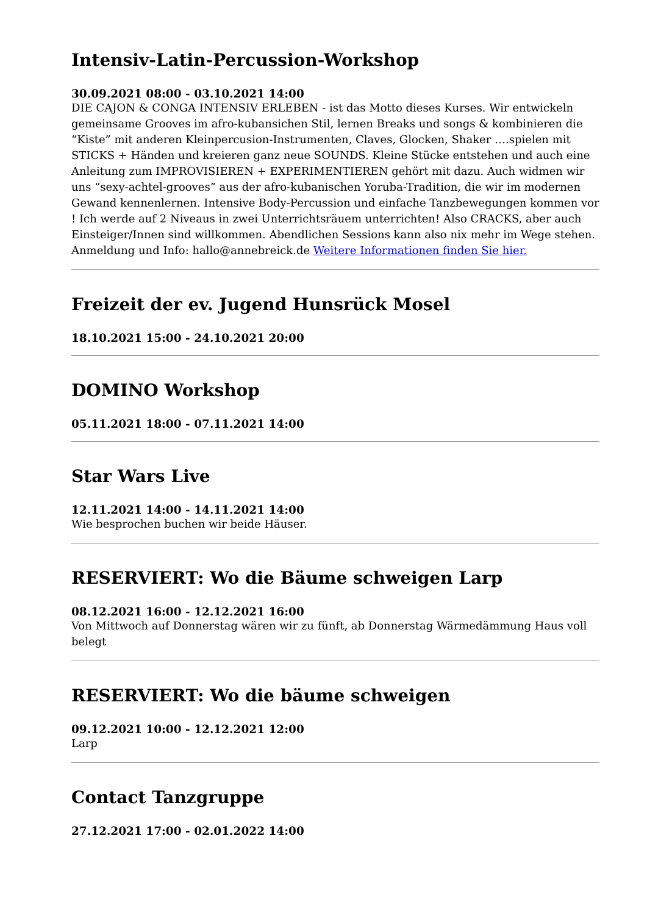Intensiv-Latin-Percussion-Workshop
30.09.2021 08:00 - 03.10.2021 14:00
DIE CAJON & CONGA INTENSIV ERLEBEN - ist das Motto dieses Kurses. Wir entwickeln gemeinsame Grooves im afro-kubansichen Stil, lernen Breaks und songs & kombinieren die “Kiste” mit anderen Kleinpercusion-Instrumenten, Claves, Glocken, Shaker ….spielen mit STICKS + Händen und kreieren ganz neue SOUNDS. Kleine Stücke entstehen und auch eine Anleitung zum IMPROVISIEREN + EXPERIMENTIEREN gehört mit dazu. Auch widmen wir uns “sexy-achtel-grooves” aus der afro-kubanischen Yoruba-Tradition, die wir im modernen Gewand kennenlernen. Intensive Body-Percussion und einfache Tanzbewegungen kommen vor ! Ich werde auf 2 Niveaus in zwei Unterrichtsräuem unterrichten! Also CRACKS, aber auch Einsteiger/Innen sind willkommen. Abendlichen Sessions kann also nix mehr im Wege stehen. Anmeldung und Info: hallo@annebreick.de Weitere Informationen finden Sie hier.
Freizeit der ev. Jugend Hunsrück Mosel
18.10.2021 15:00 - 24.10.2021 20:00
DOMINO Workshop
05.11.2021 18:00 - 07.11.2021 14:00
Star Wars Live
12.11.2021 14:00 - 14.11.2021 14:00
Wie besprochen buchen wir beide Häuser.
RESERVIERT: Wo die Bäume schweigen Larp
08.12.2021 16:00 - 12.12.2021 16:00
Von Mittwoch auf Donnerstag wären wir zu fünft, ab Donnerstag Wärmedämmung Haus voll belegt
RESERVIERT: Wo die bäume schweigen
09.12.2021 10:00 - 12.12.2021 12:00
Larp
Contact Tanzgruppe
27.12.2021 17:00 - 02.01.2022 14:00